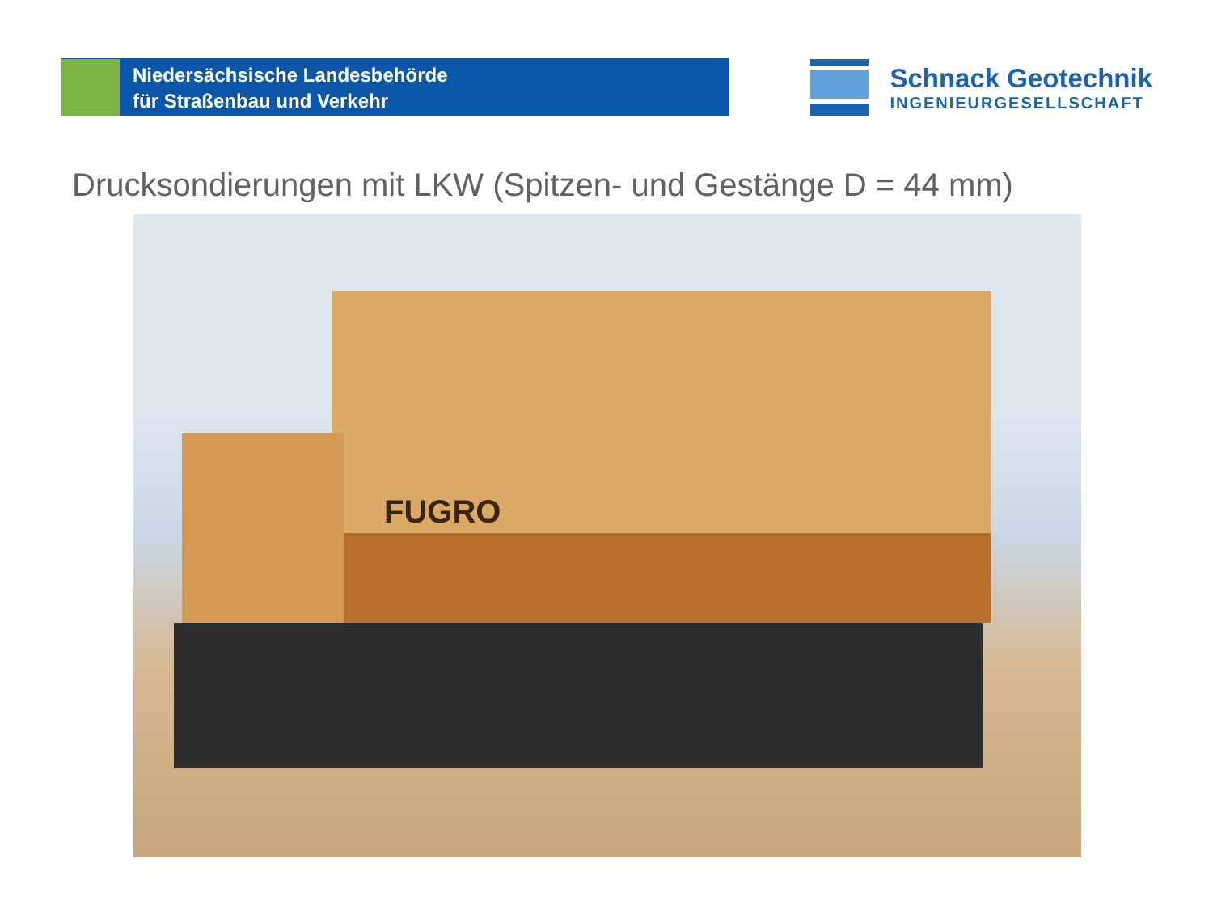Niedersächsische Landesbehörde
für Straßenbau und Verkehr
Schnack Geotechnik
INGENIEURGESELLSCHAFT
Drucksondierungen mit LKW (Spitzen- und Gestänge D = 44 mm)
FUGRO